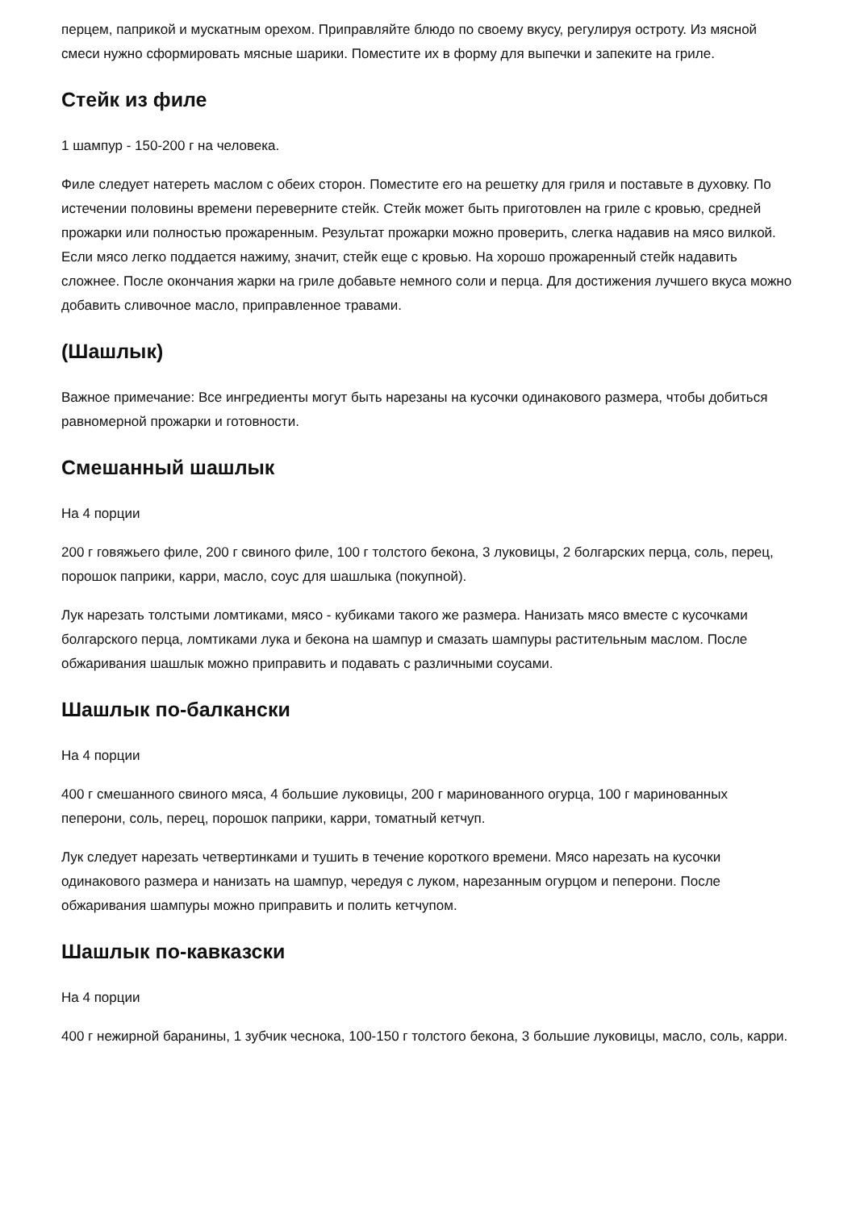перцем, паприкой и мускатным орехом. Приправляйте блюдо по своему вкусу, регулируя остроту. Из мясной смеси нужно сформировать мясные шарики. Поместите их в форму для выпечки и запеките на гриле.
Стейк из филе
1 шампур - 150-200 г на человека.
Филе следует натереть маслом с обеих сторон. Поместите его на решетку для гриля и поставьте в духовку. По истечении половины времени переверните стейк. Стейк может быть приготовлен на гриле с кровью, средней прожарки или полностью прожаренным. Результат прожарки можно проверить, слегка надавив на мясо вилкой. Если мясо легко поддается нажиму, значит, стейк еще с кровью. На хорошо прожаренный стейк надавить сложнее. После окончания жарки на гриле добавьте немного соли и перца. Для достижения лучшего вкуса можно добавить сливочное масло, приправленное травами.
(Шашлык)
Важное примечание: Все ингредиенты могут быть нарезаны на кусочки одинакового размера, чтобы добиться равномерной прожарки и готовности.
Смешанный шашлык
На 4 порции
200 г говяжьего филе, 200 г свиного филе, 100 г толстого бекона, 3 луковицы, 2 болгарских перца, соль, перец, порошок паприки, карри, масло, соус для шашлыка (покупной).
Лук нарезать толстыми ломтиками, мясо - кубиками такого же размера. Нанизать мясо вместе с кусочками болгарского перца, ломтиками лука и бекона на шампур и смазать шампуры растительным маслом. После обжаривания шашлык можно приправить и подавать с различными соусами.
Шашлык по-балкански
На 4 порции
400 г смешанного свиного мяса, 4 большие луковицы, 200 г маринованного огурца, 100 г маринованных пеперони, соль, перец, порошок паприки, карри, томатный кетчуп.
Лук следует нарезать четвертинками и тушить в течение короткого времени. Мясо нарезать на кусочки одинакового размера и нанизать на шампур, чередуя с луком, нарезанным огурцом и пеперони. После обжаривания шампуры можно приправить и полить кетчупом.
Шашлык по-кавказски
На 4 порции
400 г нежирной баранины, 1 зубчик чеснока, 100-150 г толстого бекона, 3 большие луковицы, масло, соль, карри.